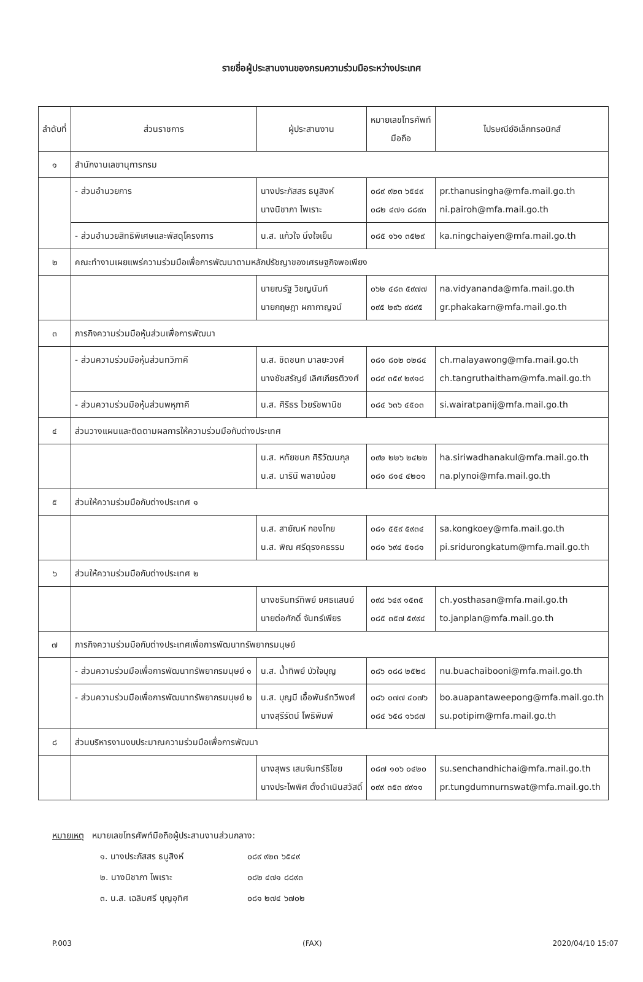รายชื่อผู้ประสานงานของกรมความร่วมมือระหว่างประเทศ
| ลำดับที่ | ส่วนราชการ | ผู้ประสานงาน | หมายเลขโทรศัพท์ มือถือ | ไปรษณีย์อิเล็กทรอนิกส์ |
| --- | --- | --- | --- | --- |
| ๑ | สำนักงานเลขานุการกรม | | | |
| | - ส่วนอำนวยการ | นางประภัสสร ธนูสิงห์ นางนิชาภา ไพเราะ | ๐๘๙ ๙๒๓ ๖๕๔๙ ๐๘๒ ๔๗๑ ๘๘๙๓ | pr.thanusingha@mfa.mail.go.th ni.pairoh@mfa.mail.go.th |
| | - ส่วนอำนวยสิทธิพิเศษและพัสดุโครงการ | น.ส. แก้วใจ นิ่งใจเย็น | ๐๘๕ ๑๖๑ ๓๕๒๙ | ka.ningchaiyen@mfa.mail.go.th |
| ๒ | คณะทำงานเผยแพร่ความร่วมมือเพื่อการพัฒนาตามหลักปรัชญาของเศรษฐกิจพอเพียง | | | |
| | | นายณรัฐ วิชญนันท์ นายกฤษฎา ผกากาญจน์ | ๐๖๒ ๔๘๓ ๕๙๗๗ ๐๙๕ ๒๙๖ ๙๘๙๕ | na.vidyananda@mfa.mail.go.th gr.phakakarn@mfa.mail.go.th |
| ๓ | ภารกิจความร่วมมือหุ้นส่วนเพื่อการพัฒนา | | | |
| | - ส่วนความร่วมมือหุ้นส่วนทวิภาคี | น.ส. ชิดชนก มาลยะวงศ์ นางชัชสรัญย์ เลิศเกียรติวงศ์ | ๐๘๑ ๘๐๒ ๐๒๘๔ ๐๘๙ ๓๕๙ ๒๙๑๘ | ch.malayawong@mfa.mail.go.th ch.tangruthaitham@mfa.mail.go.th |
| | - ส่วนความร่วมมือหุ้นส่วนพหุภาคี | น.ส. ศิริธร ไวยรัชพานิช | ๐๘๔ ๖๓๖ ๔๕๐๓ | si.wairatpanij@mfa.mail.go.th |
| ๔ | ส่วนวางแผนและติดตามผลการให้ความร่วมมือกับต่างประเทศ | | | |
| | | น.ส. หทัยชนก ศิริวัฒนกุล น.ส. นารินี พลายน้อย | ๐๙๒ ๒๒๖ ๒๔๒๒ ๐๘๑ ๘๑๔ ๔๒๐๑ | ha.siriwadhanakul@mfa.mail.go.th na.plynoi@mfa.mail.go.th |
| ๕ | ส่วนให้ความร่วมมือกับต่างประเทศ ๑ | | | |
| | | น.ส. สายัณห์ กองโกย น.ส. พิณ ศรีดุรงคธรรม | ๐๘๑ ๕๕๙ ๕๙๓๔ ๐๘๑ ๖๙๔ ๕๑๘๑ | sa.kongkoey@mfa.mail.go.th pi.sridurongkatum@mfa.mail.go.th |
| ๖ | ส่วนให้ความร่วมมือกับต่างประเทศ ๒ | | | |
| | | นางชรินทร์ทิพย์ ยศธแสนย์ นายต่อศักดิ์ จันทร์เพียร | ๐๙๘ ๖๔๙ ๑๕๓๕ ๐๘๕ ๓๕๗ ๕๙๙๔ | ch.yosthasan@mfa.mail.go.th to.janplan@mfa.mail.go.th |
| ๗ | ภารกิจความร่วมมือกับต่างประเทศเพื่อการพัฒนาทรัพยากรมนุษย์ | | | |
| | - ส่วนความร่วมมือเพื่อการพัฒนาทรัพยากรมนุษย์ ๑ | น.ส. น้ำทิพย์ บัวใจบุญ | ๐๘๖ ๐๘๘ ๒๕๒๘ | nu.buachaibooni@mfa.mail.go.th |
| | - ส่วนความร่วมมือเพื่อการพัฒนาทรัพยากรมนุษย์ ๒ | น.ส. บุญมี เอื้อพันธ์ทวีพงศ์ นางสุรีรัตน์ โพธิพิมพ์ | ๐๘๖ ๐๗๗ ๔๐๗๖ ๐๘๔ ๖๕๘ ๑๖๘๗ | bo.auapantaweepong@mfa.mail.go.th su.potipim@mfa.mail.go.th |
| ๘ | ส่วนบริหารงานงบประมาณความร่วมมือเพื่อการพัฒนา | | | |
| | | นางสุพร เสนจันทร์ธิไชย นางประไพพิศ ตั้งดำเนินสวัสดิ์ | ๐๘๗ ๑๐๖ ๐๔๒๐ ๐๙๙ ๓๕๓ ๙๙๑๑ | su.senchandhichai@mfa.mail.go.th pr.tungdumnurnswat@mfa.mail.go.th |
หมายเหตุ หมายเลขโทรศัพท์มือถือผู้ประสานงานส่วนกลาง:
๑. นางประภัสสร ธนูสิงห์ ๐๘๙ ๙๒๓ ๖๕๔๙
๒. นางนิชาภา ไพเราะ ๐๘๒ ๔๗๑ ๘๘๙๓
๓. น.ส. เฉลิมศรี บุญอุทิศ ๐๘๑ ๒๗๔ ๖๗๐๒
P.003 (FAX) 2020/04/10 15:07